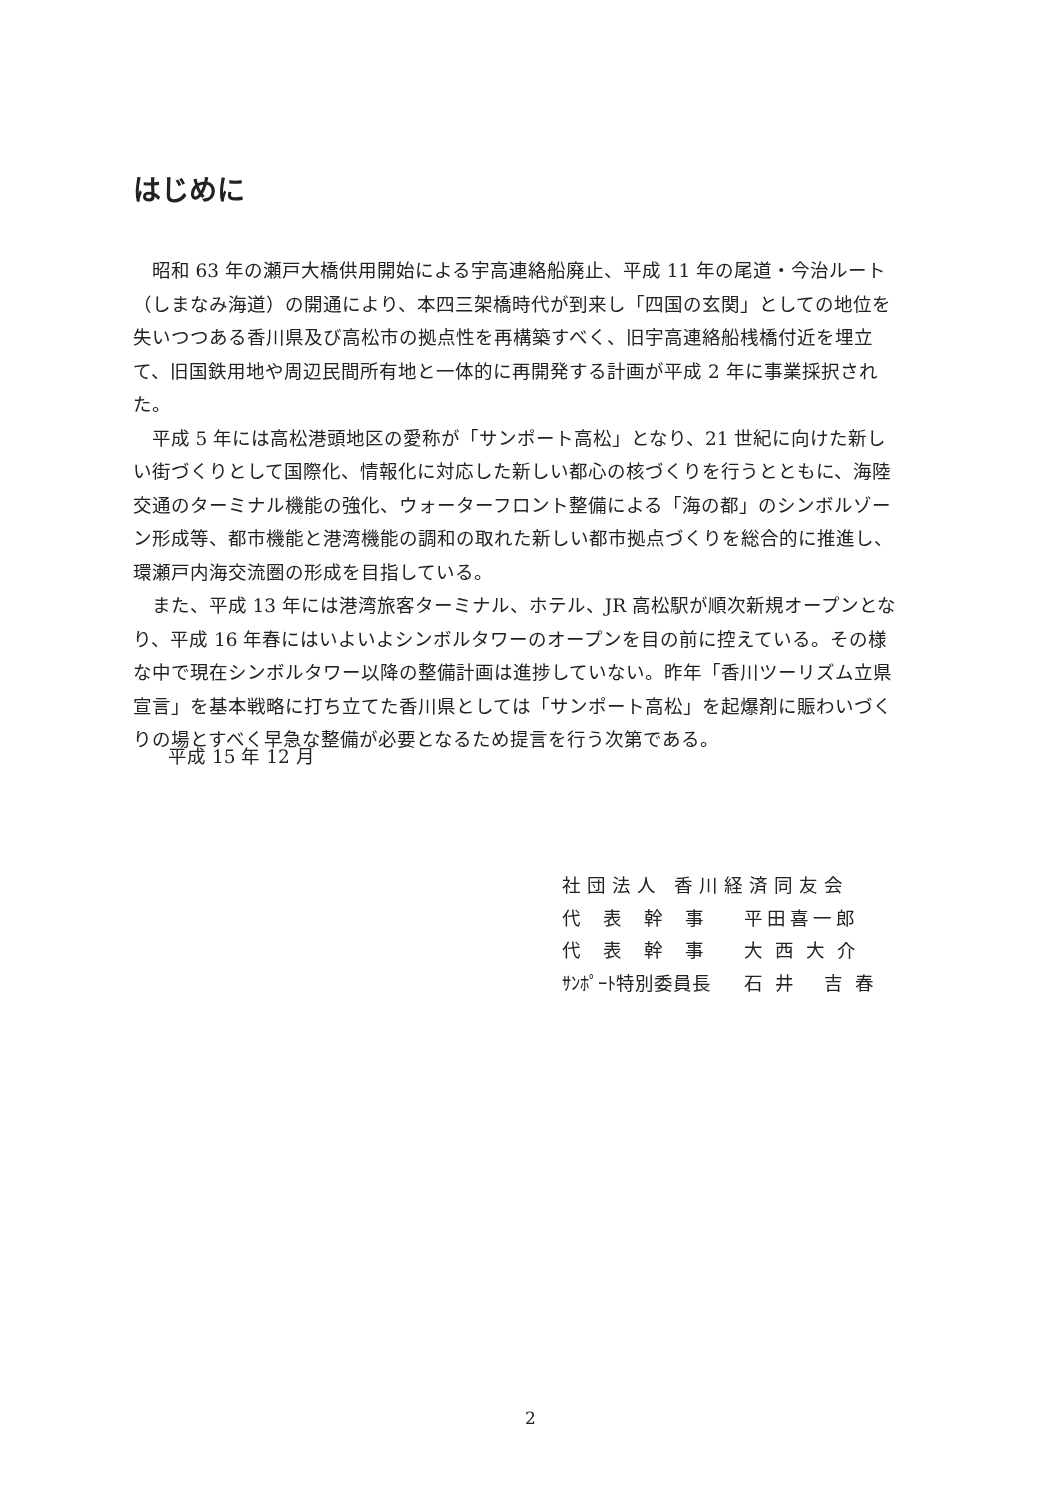はじめに
昭和 63 年の瀬戸大橋供用開始による宇高連絡船廃止、平成 11 年の尾道・今治ルート（しまなみ海道）の開通により、本四三架橋時代が到来し「四国の玄関」としての地位を失いつつある香川県及び高松市の拠点性を再構築すべく、旧宇高連絡船桟橋付近を埋立て、旧国鉄用地や周辺民間所有地と一体的に再開発する計画が平成 2 年に事業採択された。
平成 5 年には高松港頭地区の愛称が「サンポート高松」となり、21 世紀に向けた新しい街づくりとして国際化、情報化に対応した新しい都心の核づくりを行うとともに、海陸交通のターミナル機能の強化、ウォーターフロント整備による「海の都」のシンボルゾーン形成等、都市機能と港湾機能の調和の取れた新しい都市拠点づくりを総合的に推進し、環瀬戸内海交流圏の形成を目指している。
また、平成 13 年には港湾旅客ターミナル、ホテル、JR 高松駅が順次新規オープンとなり、平成 16 年春にはいよいよシンボルタワーのオープンを目の前に控えている。その様な中で現在シンボルタワー以降の整備計画は進捗していない。昨年「香川ツーリズム立県宣言」を基本戦略に打ち立てた香川県としては「サンポート高松」を起爆剤に賑わいづくりの場とすべく早急な整備が必要となるため提言を行う次第である。
平成 15 年 12 月
社団法人 香川経済同友会
| 代表幹事 | 平田喜一郎 |
| 代表幹事 | 大西大介 |
| ｻﾝﾎﾟｰﾄ特別委員長 | 石井 吉春 |
2